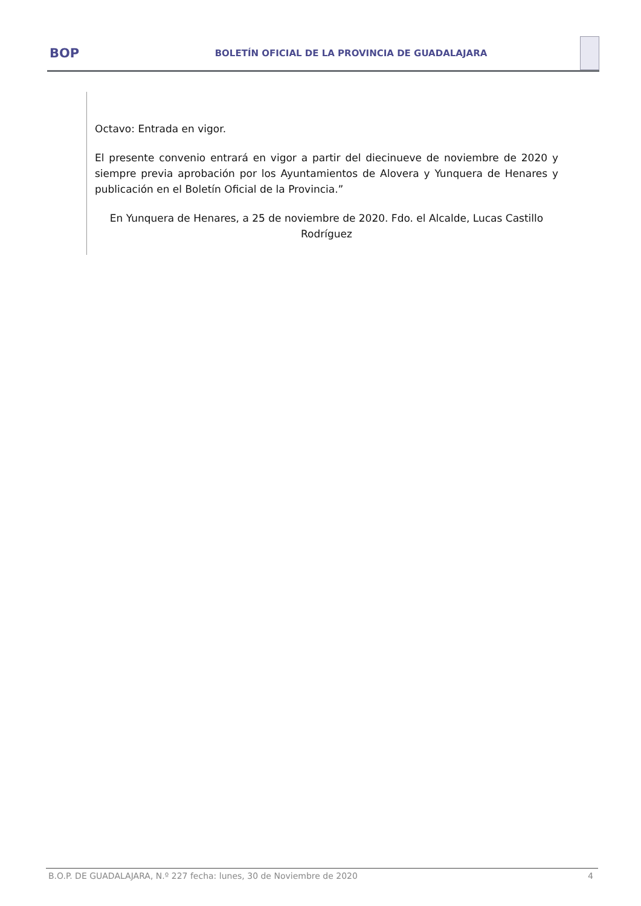BOP
BOLETÍN OFICIAL DE LA PROVINCIA DE GUADALAJARA
Octavo: Entrada en vigor.
El presente convenio entrará en vigor a partir del diecinueve de noviembre de 2020 y siempre previa aprobación por los Ayuntamientos de Alovera y Yunquera de Henares y publicación en el Boletín Oficial de la Provincia.”
En Yunquera de Henares, a 25 de noviembre de 2020. Fdo. el Alcalde, Lucas Castillo Rodríguez
B.O.P. DE GUADALAJARA, N.º 227 fecha: lunes, 30 de Noviembre de 2020 4